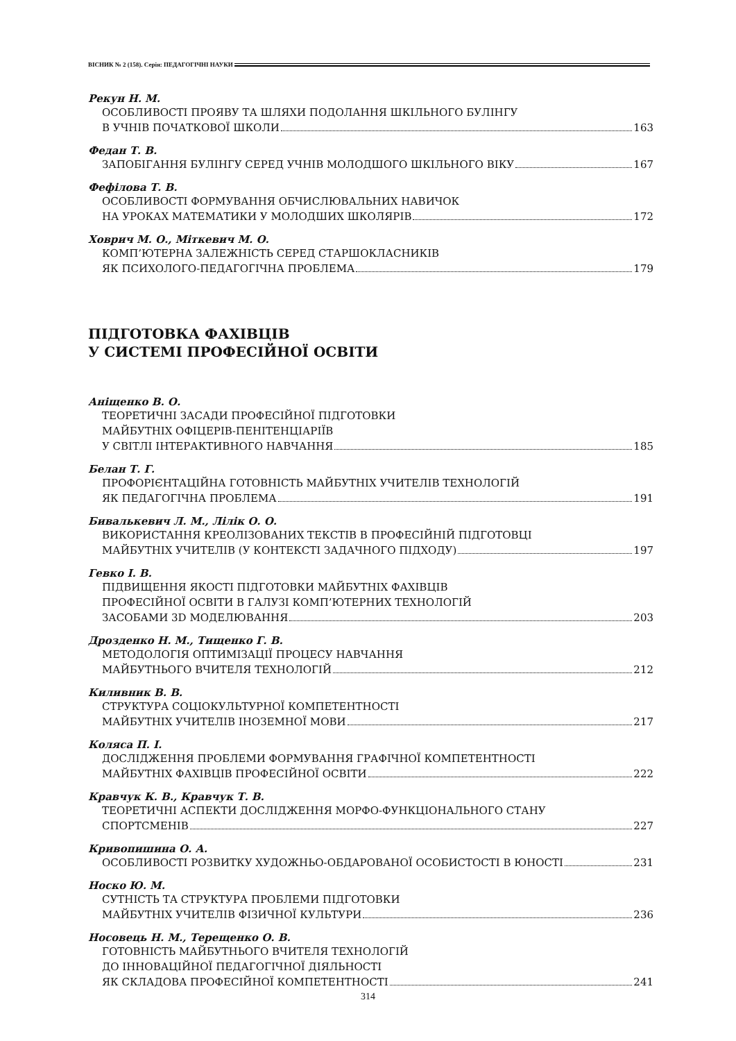ВІСНИК № 2 (158). Серія: ПЕДАГОГІЧНІ НАУКИ
Рекун Н. М.
ОСОБЛИВОСТІ ПРОЯВУ ТА ШЛЯХИ ПОДОЛАННЯ ШКІЛЬНОГО БУЛІНГУ
В УЧНІВ ПОЧАТКОВОЇ ШКОЛИ 163
Федан Т. В.
ЗАПОБІГАННЯ БУЛІНГУ СЕРЕД УЧНІВ МОЛОДШОГО ШКІЛЬНОГО ВІКУ 167
Фефілова Т. В.
ОСОБЛИВОСТІ ФОРМУВАННЯ ОБЧИСЛЮВАЛЬНИХ НАВИЧОК
НА УРОКАХ МАТЕМАТИКИ У МОЛОДШИХ ШКОЛЯРІВ 172
Ховрич М. О., Міткевич М. О.
КОМП’ЮТЕРНА ЗАЛЕЖНІСТЬ СЕРЕД СТАРШОКЛАСНИКІВ
ЯК ПСИХОЛОГО-ПЕДАГОГІЧНА ПРОБЛЕМА 179
ПІДГОТОВКА ФАХІВЦІВ
У СИСТЕМІ ПРОФЕСІЙНОЇ ОСВІТИ
Аніщенко В. О.
ТЕОРЕТИЧНІ ЗАСАДИ ПРОФЕСІЙНОЇ ПІДГОТОВКИ
МАЙБУТНІХ ОФІЦЕРІВ-ПЕНІТЕНЦІАРІЇВ
У СВІТЛІ ІНТЕРАКТИВНОГО НАВЧАННЯ 185
Белан Т. Г.
ПРОФОРІЄНТАЦІЙНА ГОТОВНІСТЬ МАЙБУТНІХ УЧИТЕЛІВ ТЕХНОЛОГІЙ
ЯК ПЕДАГОГІЧНА ПРОБЛЕМА 191
Бивалькевич Л. М., Лілік О. О.
ВИКОРИСТАННЯ КРЕОЛІЗОВАНИХ ТЕКСТІВ В ПРОФЕСІЙНІЙ ПІДГОТОВЦІ
МАЙБУТНІХ УЧИТЕЛІВ (У КОНТЕКСТІ ЗАДАЧНОГО ПІДХОДУ) 197
Гевко І. В.
ПІДВИЩЕННЯ ЯКОСТІ ПІДГОТОВКИ МАЙБУТНІХ ФАХІВЦІВ
ПРОФЕСІЙНОЇ ОСВІТИ В ГАЛУЗІ КОМП’ЮТЕРНИХ ТЕХНОЛОГІЙ
ЗАСОБАМИ 3D МОДЕЛЮВАННЯ 203
Дрозденко Н. М., Тищенко Г. В.
МЕТОДОЛОГІЯ ОПТИМІЗАЦІЇ ПРОЦЕСУ НАВЧАННЯ
МАЙБУТНЬОГО ВЧИТЕЛЯ ТЕХНОЛОГІЙ 212
Киливник В. В.
СТРУКТУРА СОЦІОКУЛЬТУРНОЇ КОМПЕТЕНТНОСТІ
МАЙБУТНІХ УЧИТЕЛІВ ІНОЗЕМНОЇ МОВИ 217
Коляса П. І.
ДОСЛІДЖЕННЯ ПРОБЛЕМИ ФОРМУВАННЯ ГРАФІЧНОЇ КОМПЕТЕНТНОСТІ
МАЙБУТНІХ ФАХІВЦІВ ПРОФЕСІЙНОЇ ОСВІТИ 222
Кравчук К. В., Кравчук Т. В.
ТЕОРЕТИЧНІ АСПЕКТИ ДОСЛІДЖЕННЯ МОРФО-ФУНКЦІОНАЛЬНОГО СТАНУ
СПОРТСМЕНІВ 227
Кривопишина О. А.
ОСОБЛИВОСТІ РОЗВИТКУ ХУДОЖНЬО-ОБДАРОВАНОЇ ОСОБИСТОСТІ В ЮНОСТІ 231
Носко Ю. М.
СУТНІСТЬ ТА СТРУКТУРА ПРОБЛЕМИ ПІДГОТОВКИ
МАЙБУТНІХ УЧИТЕЛІВ ФІЗИЧНОЇ КУЛЬТУРИ 236
Носовець Н. М., Терещенко О. В.
ГОТОВНІСТЬ МАЙБУТНЬОГО ВЧИТЕЛЯ ТЕХНОЛОГІЙ
ДО ІННОВАЦІЙНОЇ ПЕДАГОГІЧНОЇ ДІЯЛЬНОСТІ
ЯК СКЛАДОВА ПРОФЕСІЙНОЇ КОМПЕТЕНТНОСТІ 241
314